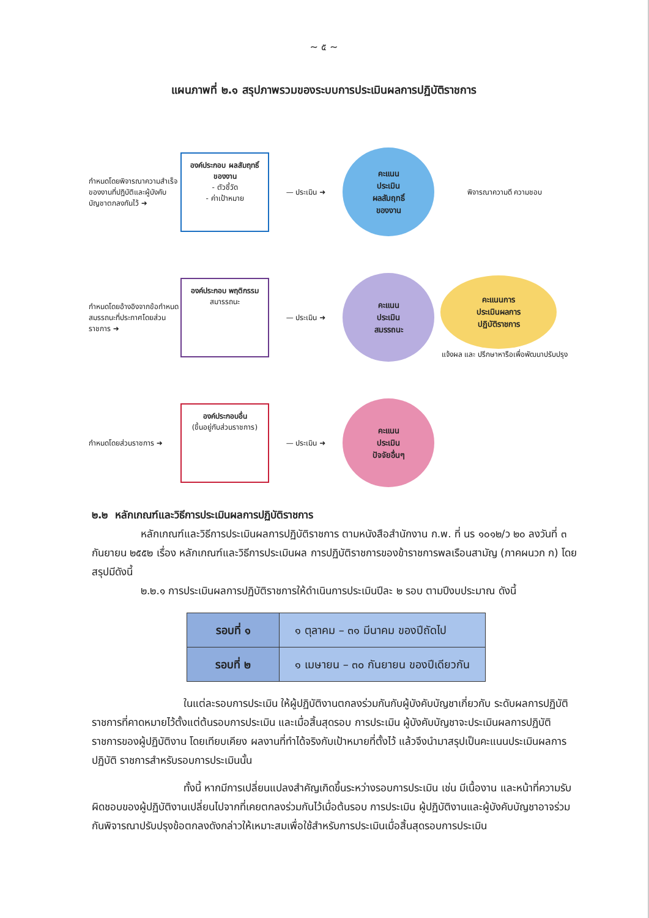~ ๕ ~
แผนภาพที่ ๒.๑ สรุปภาพรวมของระบบการประเมินผลการปฏิบัติราชการ
กำหนดโดยพิจารณาความสำเร็จของงานที่ปฏิบัติและผู้บังคับบัญชาตกลงกันไว้ ➜
องค์ประกอบ ผลสัมฤทธิ์ของงาน
- ตัวชี้วัด
- ค่าเป้าหมาย
— ประเมิน ➜
คะแนน
ประเมิน
ผลสัมฤทธิ์
ของงาน
พิจารณาความดี ความชอบ
กำหนดโดยอ้างอิงจากข้อกำหนดสมรรถนะที่ประกาศโดยส่วนราชการ ➜
องค์ประกอบ พฤติกรรม
สมารรถนะ
— ประเมิน ➜
คะแนน
ประเมิน
สมรรถนะ
คะแนนการ
ประเมินผลการ
ปฏิบัติราชการ
แจ้งผล และ ปรึกษาหารือเพื่อพัฒนาปรับปรุง
กำหนดโดยส่วนราชการ ➜
องค์ประกอบอื่น
(ขึ้นอยู่กับส่วนราชการ)
— ประเมิน ➜
คะแนน
ประเมิน
ปัจจัยอื่นๆ
๒.๒ หลักเกณฑ์และวิธีการประเมินผลการปฏิบัติราชการ
หลักเกณฑ์และวิธีการประเมินผลการปฏิบัติราชการ ตามหนังสือสำนักงาน ก.พ. ที่ นร ๑๐๑๒/ว ๒๐ ลงวันที่ ๓ กันยายน ๒๕๕๒ เรื่อง หลักเกณฑ์และวิธีการประเมินผล การปฏิบัติราชการของข้าราชการพลเรือนสามัญ (ภาคผนวก ก) โดยสรุปมีดังนี้
๒.๒.๑ การประเมินผลการปฏิบัติราชการให้ดำเนินการประเมินปีละ ๒ รอบ ตามปีงบประมาณ ดังนี้
| รอบที่ ๑ | ๑ ตุลาคม – ๓๑ มีนาคม ของปีถัดไป |
| รอบที่ ๒ | ๑ เมษายน – ๓๐ กันยายน ของปีเดียวกัน |
ในแต่ละรอบการประเมิน ให้ผู้ปฏิบัติงานตกลงร่วมกันกับผู้บังคับบัญชาเกี่ยวกับ ระดับผลการปฏิบัติราชการที่คาดหมายไว้ตั้งแต่ต้นรอบการประเมิน และเมื่อสิ้นสุดรอบ การประเมิน ผู้บังคับบัญชาจะประเมินผลการปฏิบัติราชการของผู้ปฏิบัติงาน โดยเทียบเคียง ผลงานที่ทำได้จริงกับเป้าหมายที่ตั้งไว้ แล้วจึงนำมาสรุปเป็นคะแนนประเมินผลการปฏิบัติ ราชการสำหรับรอบการประเมินนั้น
ทั้งนี้ หากมีการเปลี่ยนแปลงสำคัญเกิดขึ้นระหว่างรอบการประเมิน เช่น มีเนื้องาน และหน้าที่ความรับผิดชอบของผู้ปฏิบัติงานเปลี่ยนไปจากที่เคยตกลงร่วมกันไว้เมื่อต้นรอบ การประเมิน ผู้ปฏิบัติงานและผู้บังคับบัญชาอาจร่วมกันพิจารณาปรับปรุงข้อตกลงดังกล่าวให้เหมาะสมเพื่อใช้สำหรับการประเมินเมื่อสิ้นสุดรอบการประเมิน